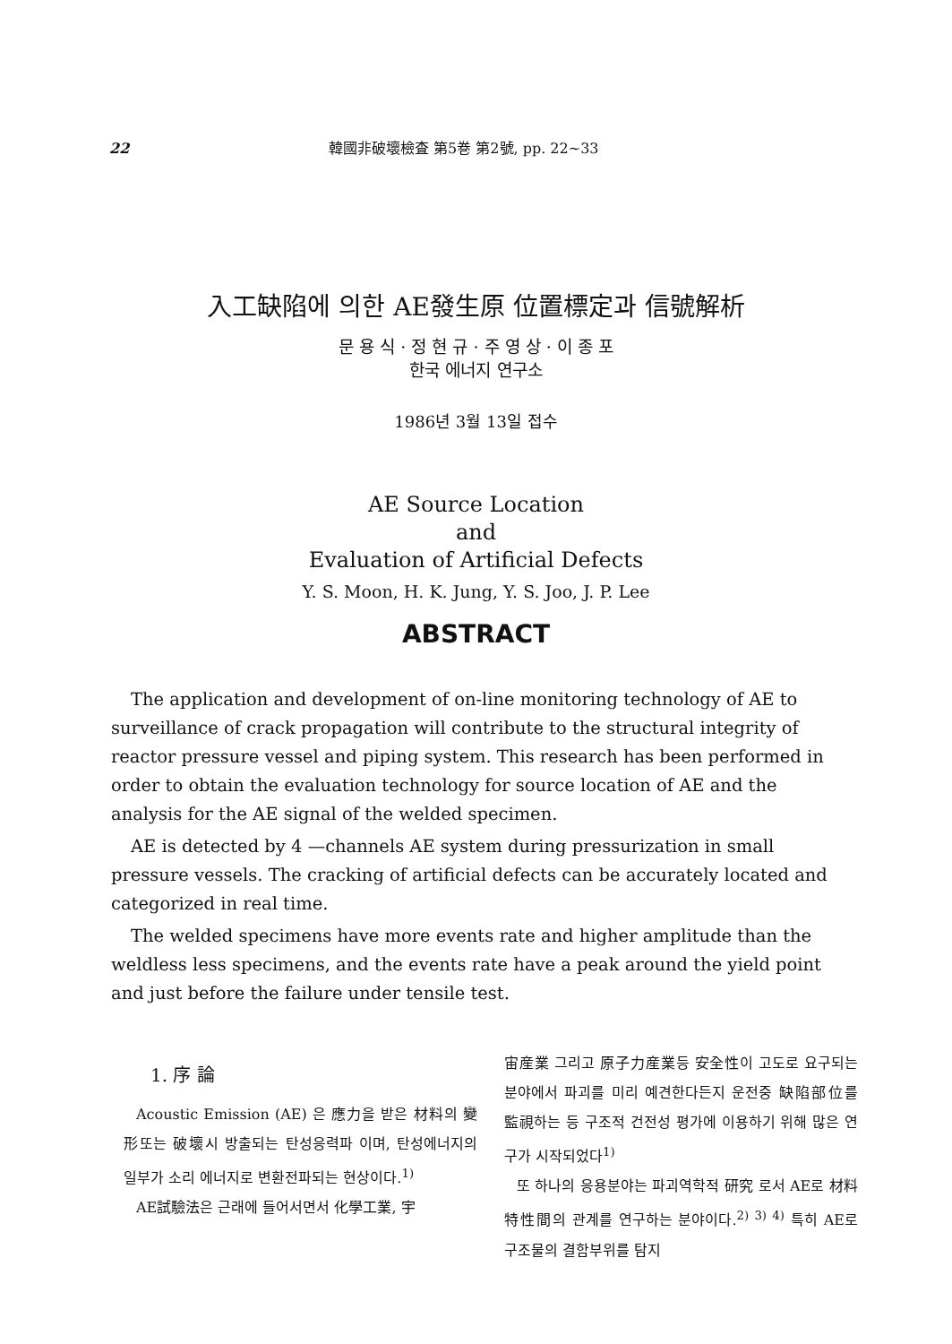22 韓國非破壞檢査 第5巻 第2號, pp. 22∼33
入工缺陷에 의한 AE發生原 位置標定과 信號解析
문 용 식 · 정 현 규 · 주 영 상 · 이 종 포
한국 에너지 연구소
1986년 3월 13일 접수
AE Source Location
and
Evaluation of Artificial Defects
Y. S. Moon, H. K. Jung, Y. S. Joo, J. P. Lee
ABSTRACT
The application and development of on-line monitoring technology of AE to surveillance of crack propagation will contribute to the structural integrity of reactor pressure vessel and piping system. This research has been performed in order to obtain the evaluation technology for source location of AE and the analysis for the AE signal of the welded specimen.
AE is detected by 4 —channels AE system during pressurization in small pressure vessels. The cracking of artificial defects can be accurately located and categorized in real time.
The welded specimens have more events rate and higher amplitude than the weldless less specimens, and the events rate have a peak around the yield point and just before the failure under tensile test.
1. 序 論
Acoustic Emission (AE) 은 應力을 받은 材料의 變形또는 破壞시 방출되는 탄성응력파 이며, 탄성에너지의 일부가 소리 에너지로 변환전파되는 현상이다.<sup>1)</sup>
AE試驗法은 근래에 들어서면서 化學工業, 宇
宙産業 그리고 原子力産業등 安全性이 고도로 요구되는 분야에서 파괴를 미리 예견한다든지 운전중 缺陷部位를 監視하는 등 구조적 건전성 평가에 이용하기 위해 많은 연구가 시작되었다<sup>1)</sup>
또 하나의 응용분야는 파괴역학적 研究 로서 AE로 材料特性間의 관계를 연구하는 분야이다.<sup>2) 3) 4)</sup> 특히 AE로 구조물의 결함부위를 탐지